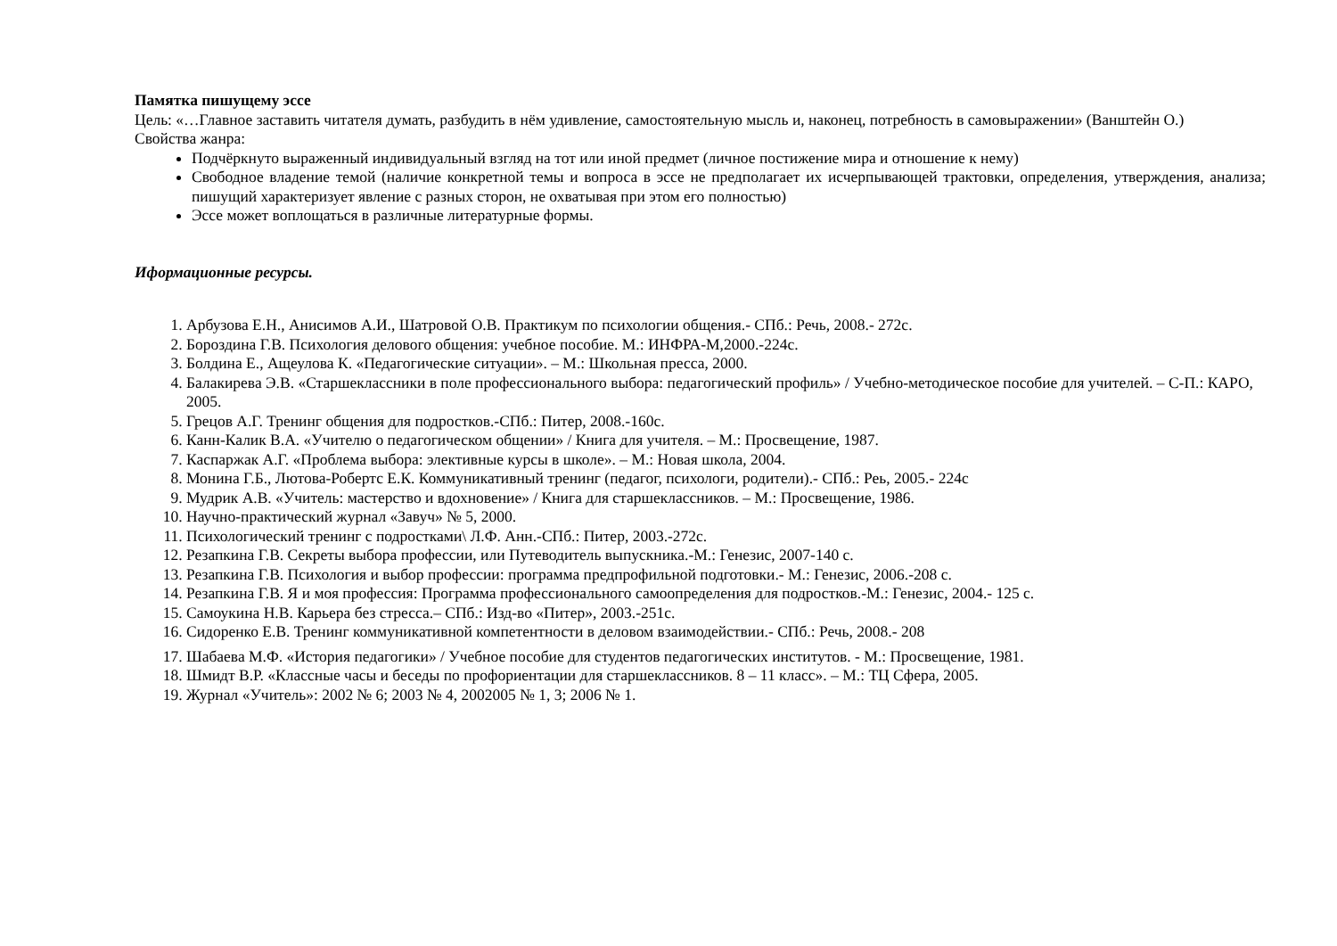Памятка пишущему эссе
Цель: «…Главное заставить читателя думать, разбудить в нём удивление, самостоятельную мысль и, наконец, потребность в самовыражении» (Ванштейн О.)
Свойства жанра:
Подчёркнуто выраженный индивидуальный взгляд на тот или иной предмет (личное постижение мира и отношение к нему)
Свободное владение темой (наличие конкретной темы и вопроса в эссе не предполагает их исчерпывающей трактовки, определения, утверждения, анализа; пишущий характеризует явление с разных сторон, не охватывая при этом его полностью)
Эссе может воплощаться в различные литературные формы.
Иформационные ресурсы.
1. Арбузова Е.Н., Анисимов А.И., Шатровой О.В. Практикум по психологии общения.- СПб.: Речь, 2008.- 272с.
2. Бороздина Г.В. Психология делового общения: учебное пособие. М.: ИНФРА-М,2000.-224с.
3. Болдина Е., Ащеулова К. «Педагогические ситуации». – М.: Школьная пресса, 2000.
4. Балакирева Э.В. «Старшеклассники в поле профессионального выбора: педагогический профиль» / Учебно-методическое пособие для учителей. – С-П.: КАРО, 2005.
5. Грецов А.Г. Тренинг общения для подростков.-СПб.: Питер, 2008.-160с.
6. Канн-Калик В.А. «Учителю о педагогическом общении» / Книга для учителя. – М.: Просвещение, 1987.
7. Каспаржак А.Г. «Проблема выбора: элективные курсы в школе». – М.: Новая школа, 2004.
8. Монина Г.Б., Лютова-Робертс Е.К. Коммуникативный тренинг (педагог, психологи, родители).- СПб.: Реь, 2005.- 224с
9. Мудрик А.В. «Учитель: мастерство и вдохновение» / Книга для старшеклассников. – М.: Просвещение, 1986.
10. Научно-практический журнал «Завуч» № 5, 2000.
11. Психологический тренинг с подростками\ Л.Ф. Анн.-СПб.: Питер, 2003.-272с.
12. Резапкина Г.В. Секреты выбора профессии, или Путеводитель выпускника.-М.: Генезис, 2007-140 с.
13. Резапкина Г.В. Психология и выбор профессии: программа предпрофильной подготовки.- М.: Генезис, 2006.-208 с.
14. Резапкина Г.В. Я и моя профессия: Программа профессионального самоопределения для подростков.-М.: Генезис, 2004.- 125 с.
15. Самоукина Н.В. Карьера без стресса.– СПб.: Изд-во «Питер», 2003.-251с.
16. Сидоренко Е.В. Тренинг коммуникативной компетентности в деловом взаимодействии.- СПб.: Речь, 2008.- 208
17. Шабаева М.Ф. «История педагогики» / Учебное пособие для студентов педагогических институтов. - М.: Просвещение, 1981.
18. Шмидт В.Р. «Классные часы и беседы по профориентации для старшеклассников. 8 – 11 класс». – М.: ТЦ Сфера, 2005.
19. Журнал «Учитель»: 2002 № 6; 2003 № 4, 2002005 № 1, 3; 2006 № 1.